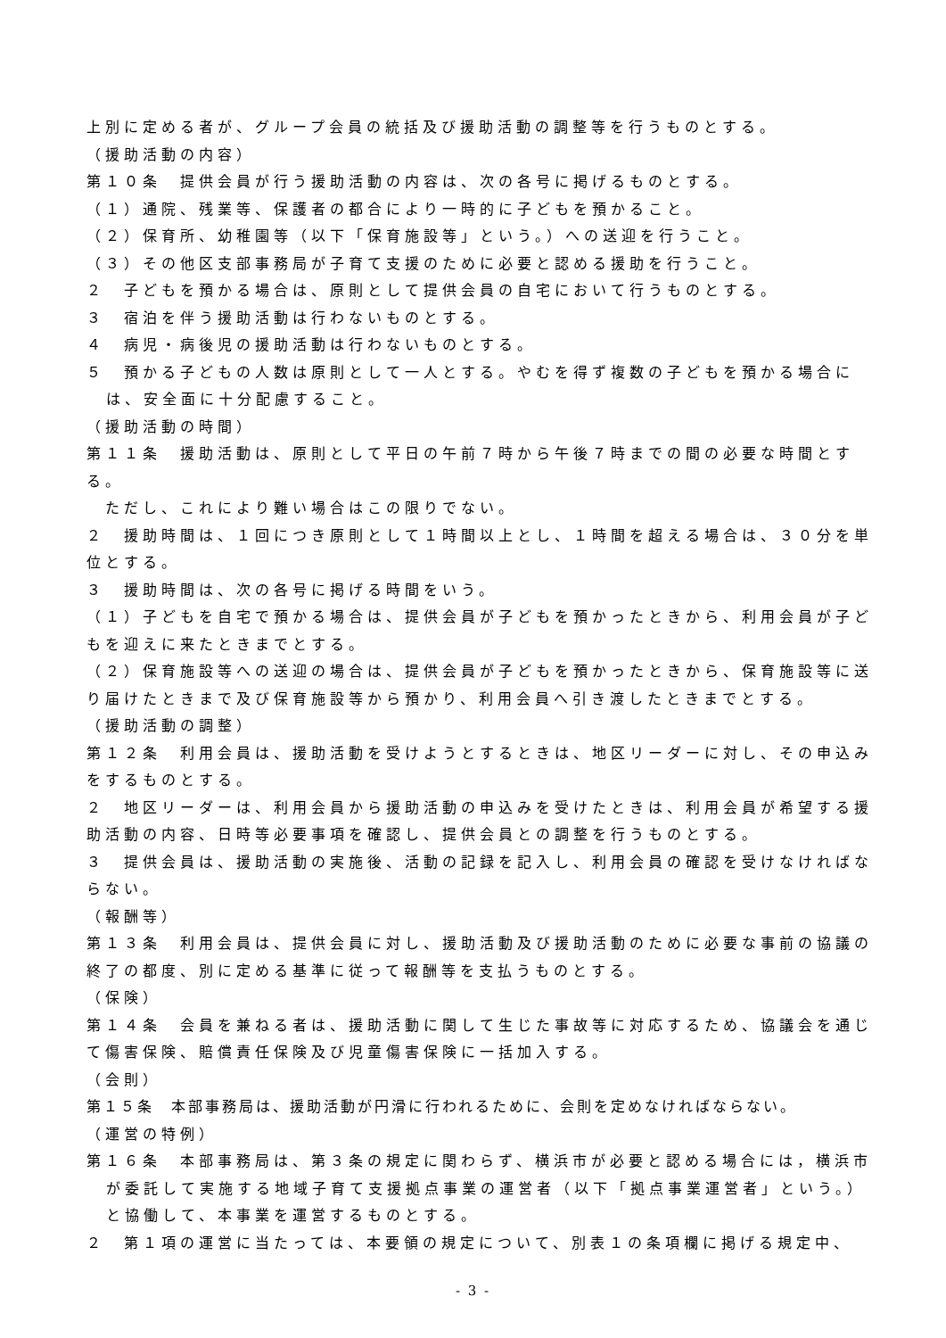上別に定める者が、グループ会員の統括及び援助活動の調整等を行うものとする。
（援助活動の内容）
第１０条　提供会員が行う援助活動の内容は、次の各号に掲げるものとする。
（１）通院、残業等、保護者の都合により一時的に子どもを預かること。
（２）保育所、幼稚園等（以下「保育施設等」という。）への送迎を行うこと。
（３）その他区支部事務局が子育て支援のために必要と認める援助を行うこと。
２　子どもを預かる場合は、原則として提供会員の自宅において行うものとする。
３　宿泊を伴う援助活動は行わないものとする。
４　病児・病後児の援助活動は行わないものとする。
５　預かる子どもの人数は原則として一人とする。やむを得ず複数の子どもを預かる場合には、安全面に十分配慮すること。
（援助活動の時間）
第１１条　援助活動は、原則として平日の午前７時から午後７時までの間の必要な時間とする。
　ただし、これにより難い場合はこの限りでない。
２　援助時間は、１回につき原則として１時間以上とし、１時間を超える場合は、３０分を単位とする。
３　援助時間は、次の各号に掲げる時間をいう。
（１）子どもを自宅で預かる場合は、提供会員が子どもを預かったときから、利用会員が子どもを迎えに来たときまでとする。
（２）保育施設等への送迎の場合は、提供会員が子どもを預かったときから、保育施設等に送り届けたときまで及び保育施設等から預かり、利用会員へ引き渡したときまでとする。
（援助活動の調整）
第１２条　利用会員は、援助活動を受けようとするときは、地区リーダーに対し、その申込みをするものとする。
２　地区リーダーは、利用会員から援助活動の申込みを受けたときは、利用会員が希望する援助活動の内容、日時等必要事項を確認し、提供会員との調整を行うものとする。
３　提供会員は、援助活動の実施後、活動の記録を記入し、利用会員の確認を受けなければならない。
（報酬等）
第１３条　利用会員は、提供会員に対し、援助活動及び援助活動のために必要な事前の協議の終了の都度、別に定める基準に従って報酬等を支払うものとする。
（保険）
第１４条　会員を兼ねる者は、援助活動に関して生じた事故等に対応するため、協議会を通じて傷害保険、賠償責任保険及び児童傷害保険に一括加入する。
（会則）
第１５条　本部事務局は、援助活動が円滑に行われるために、会則を定めなければならない。
（運営の特例）
第１６条　本部事務局は、第３条の規定に関わらず、横浜市が必要と認める場合には，横浜市が委託して実施する地域子育て支援拠点事業の運営者（以下「拠点事業運営者」という。）と協働して、本事業を運営するものとする。
２　第１項の運営に当たっては、本要領の規定について、別表１の条項欄に掲げる規定中、
- 3 -